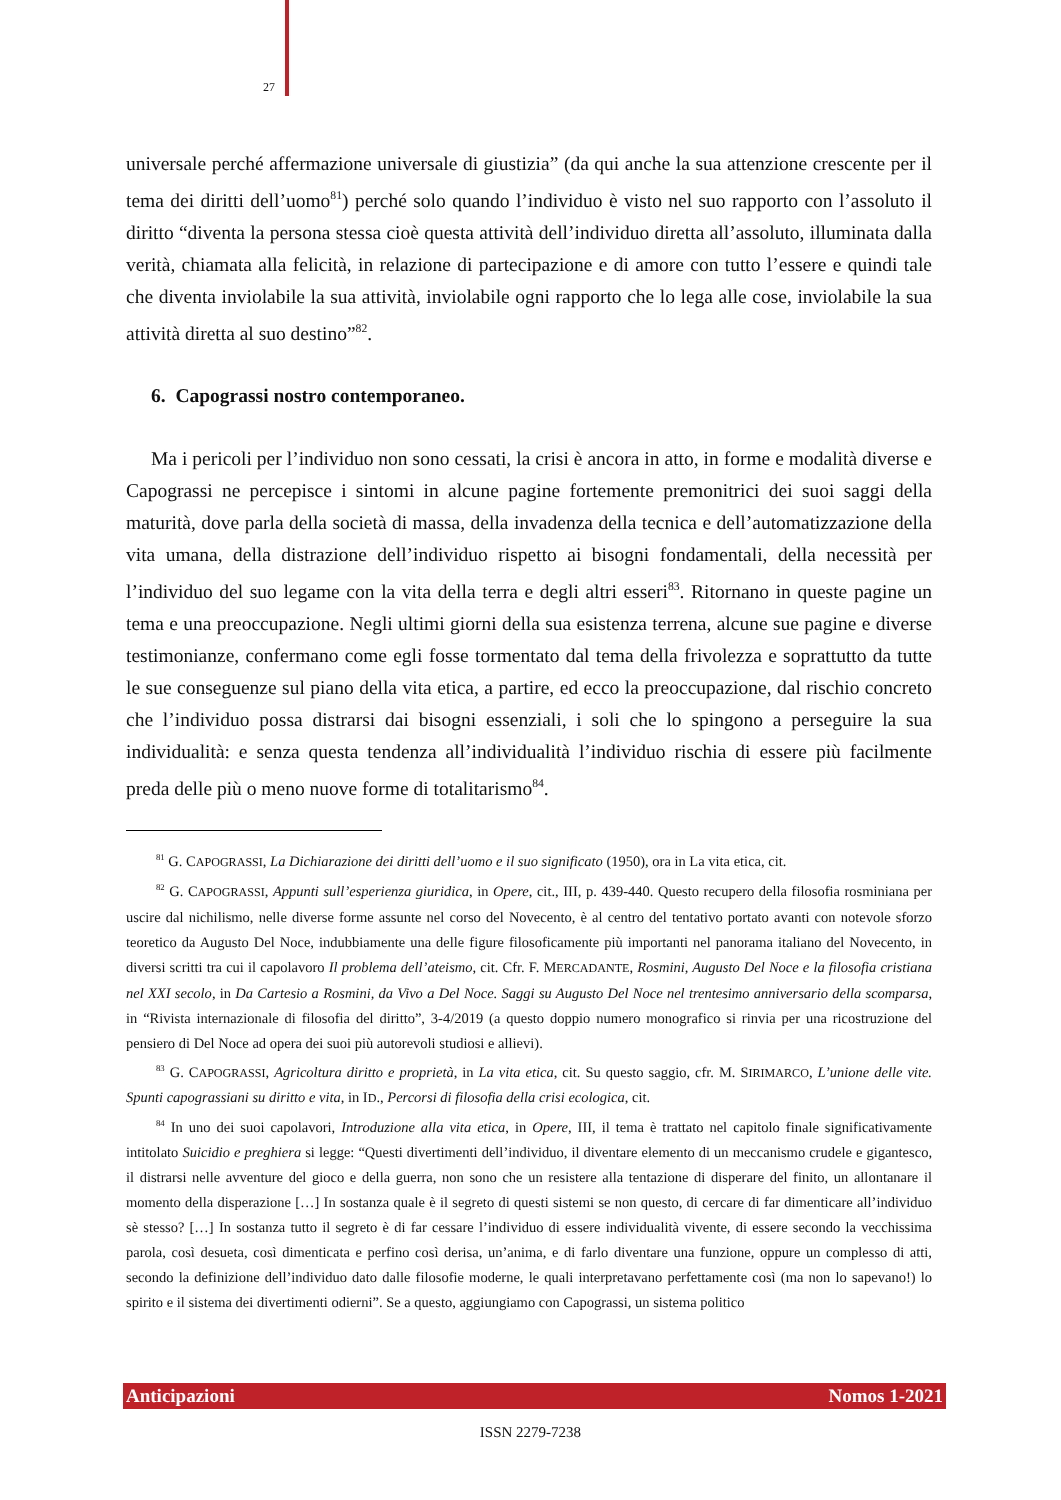27
universale perché affermazione universale di giustizia” (da qui anche la sua attenzione crescente per il tema dei diritti dell’uomo<sup>81</sup>) perché solo quando l’individuo è visto nel suo rapporto con l’assoluto il diritto “diventa la persona stessa cioè questa attività dell’individuo diretta all’assoluto, illuminata dalla verità, chiamata alla felicità, in relazione di partecipazione e di amore con tutto l’essere e quindi tale che diventa inviolabile la sua attività, inviolabile ogni rapporto che lo lega alle cose, inviolabile la sua attività diretta al suo destino”<sup>82</sup>.
6. Capograssi nostro contemporaneo.
Ma i pericoli per l’individuo non sono cessati, la crisi è ancora in atto, in forme e modalità diverse e Capograssi ne percepisce i sintomi in alcune pagine fortemente premonitrici dei suoi saggi della maturità, dove parla della società di massa, della invadenza della tecnica e dell’automatizzazione della vita umana, della distrazione dell’individuo rispetto ai bisogni fondamentali, della necessità per l’individuo del suo legame con la vita della terra e degli altri esseri<sup>83</sup>. Ritornano in queste pagine un tema e una preoccupazione. Negli ultimi giorni della sua esistenza terrena, alcune sue pagine e diverse testimonianze, confermano come egli fosse tormentato dal tema della frivolezza e soprattutto da tutte le sue conseguenze sul piano della vita etica, a partire, ed ecco la preoccupazione, dal rischio concreto che l’individuo possa distrarsi dai bisogni essenziali, i soli che lo spingono a perseguire la sua individualità: e senza questa tendenza all’individualità l’individuo rischia di essere più facilmente preda delle più o meno nuove forme di totalitarismo<sup>84</sup>.
<sup>81</sup> G. CAPOGRASSI, La Dichiarazione dei diritti dell’uomo e il suo significato (1950), ora in La vita etica, cit.
<sup>82</sup> G. CAPOGRASSI, Appunti sull’esperienza giuridica, in Opere, cit., III, p. 439-440. Questo recupero della filosofia rosminiana per uscire dal nichilismo, nelle diverse forme assunte nel corso del Novecento, è al centro del tentativo portato avanti con notevole sforzo teoretico da Augusto Del Noce, indubbiamente una delle figure filosoficamente più importanti nel panorama italiano del Novecento, in diversi scritti tra cui il capolavoro Il problema dell’ateismo, cit. Cfr. F. MERCADANTE, Rosmini, Augusto Del Noce e la filosofia cristiana nel XXI secolo, in Da Cartesio a Rosmini, da Vivo a Del Noce. Saggi su Augusto Del Noce nel trentesimo anniversario della scomparsa, in “Rivista internazionale di filosofia del diritto”, 3-4/2019 (a questo doppio numero monografico si rinvia per una ricostruzione del pensiero di Del Noce ad opera dei suoi più autorevoli studiosi e allievi).
<sup>83</sup> G. CAPOGRASSI, Agricoltura diritto e proprietà, in La vita etica, cit. Su questo saggio, cfr. M. SIRIMARCO, L’unione delle vite. Spunti capograssiani su diritto e vita, in ID., Percorsi di filosofia della crisi ecologica, cit.
<sup>84</sup> In uno dei suoi capolavori, Introduzione alla vita etica, in Opere, III, il tema è trattato nel capitolo finale significativamente intitolato Suicidio e preghiera si legge: “Questi divertimenti dell’individuo, il diventare elemento di un meccanismo crudele e gigantesco, il distrarsi nelle avventure del gioco e della guerra, non sono che un resistere alla tentazione di disperare del finito, un allontanare il momento della disperazione […] In sostanza quale è il segreto di questi sistemi se non questo, di cercare di far dimenticare all’individuo sè stesso? […] In sostanza tutto il segreto è di far cessare l’individuo di essere individualità vivente, di essere secondo la vecchissima parola, così desueta, così dimenticata e perfino così derisa, un’anima, e di farlo diventare una funzione, oppure un complesso di atti, secondo la definizione dell’individuo dato dalle filosofie moderne, le quali interpretavano perfettamente così (ma non lo sapevano!) lo spirito e il sistema dei divertimenti odierni”. Se a questo, aggiungiamo con Capograssi, un sistema politico
Anticipazioni Nomos 1-2021
ISSN 2279-7238